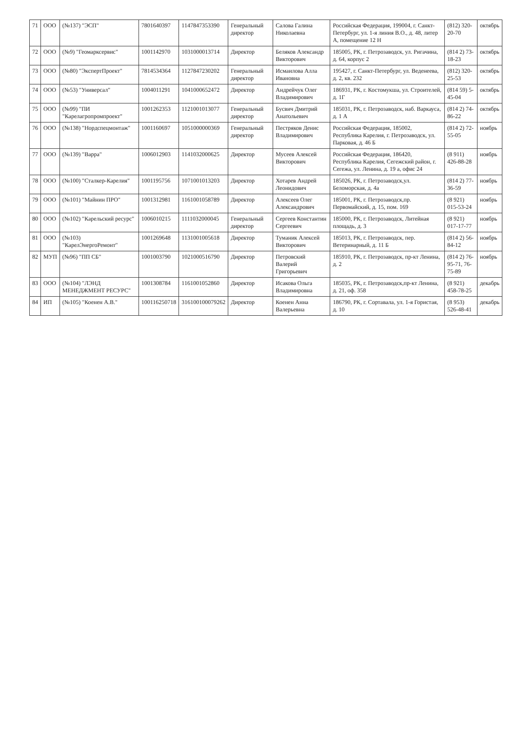| 71 | ООО | (№137) "ЭСП" | 7801640397 | 1147847353390 | Генеральный директор | Салова Галина Николаевна | Российская Федерация, 199004, г. Санкт-Петербург, ул. 1-я линия В.О., д. 48, литер А, помещение 12 Н | (812) 320-20-70 | октябрь |
| 72 | ООО | (№9) "Геомарксервис" | 1001142970 | 1031000013714 | Директор | Беляков Александр Викторович | 185005, РК, г. Петрозаводск, ул. Ригачина, д. 64, корпус 2 | (814 2) 73-18-23 | октябрь |
| 73 | ООО | (№80) "ЭкспертПроект" | 7814534364 | 1127847230202 | Генеральный директор | Исмаилова Алла Ивановна | 195427, г. Санкт-Петербург, ул. Веденеева, д. 2, кв. 232 | (812) 320-25-53 | октябрь |
| 74 | ООО | (№53) "Универсал" | 1004011291 | 1041000652472 | Директор | Андрейчук Олег Владимирович | 186931, РК, г. Костомукша, ул. Строителей, д. 1Г | (814 59) 5-45-04 | октябрь |
| 75 | ООО | (№99) "ПИ "Карелагропромпроект" | 1001262353 | 1121001013077 | Генеральный директор | Бусвич Дмитрий Анатольевич | 185031, РК, г. Петрозаводск, наб. Варкауса, д. 1 А | (814 2) 74-86-22 | октябрь |
| 76 | ООО | (№138) "Нордспецмонтаж" | 1001160697 | 1051000000369 | Генеральный директор | Пестряков Денис Владимирович | Российская Федерация, 185002, Республика Карелия, г. Петрозаводск, ул. Парковая, д. 46 Б | (814 2) 72-55-05 | ноябрь |
| 77 | ООО | (№139) "Варра" | 1006012903 | 1141032000625 | Директор | Мусеев Алексей Викторович | Российская Федерация, 186420, Республика Карелия, Сегежский район, г. Сегежа, ул. Ленина, д. 19 а, офис 24 | (8 911) 426-88-28 | ноябрь |
| 78 | ООО | (№100) "Сталкер-Карелия" | 1001195756 | 1071001013203 | Директор | Хотарев Андрей Леонидович | 185026, РК, г. Петрозаводск,ул. Беломорская, д. 4а | (814 2) 77-36-59 | ноябрь |
| 79 | ООО | (№101) "Майнин ПРО" | 1001312981 | 1161001058789 | Директор | Алексеев Олег Александрович | 185001, РК, г. Петрозаводск,пр. Первомайский, д. 15, пом. 169 | (8 921) 015-53-24 | ноябрь |
| 80 | ООО | (№102) "Карельский ресурс" | 1006010215 | 1111032000045 | Генеральный директор | Сергеев Константин Сергеевич | 185000, РК, г. Петрозаводск, Литейная площадь, д. 3 | (8 921) 017-17-77 | ноябрь |
| 81 | ООО | (№103) "КарелЭнергоРемонт" | 1001269648 | 1131001005618 | Директор | Туманик Алексей Викторович | 185013, РК, г. Петрозаводск, пер. Ветеринарный, д. 11 Б | (814 2) 56-84-12 | ноябрь |
| 82 | МУП | (№96) "ПП СБ" | 1001003790 | 1021000516790 | Директор | Петровский Валерий Григорьевич | 185910, РК, г. Петрозаводск, пр-кт Ленина, д. 2 | (814 2) 76-95-71, 76-75-89 | ноябрь |
| 83 | ООО | (№104) "ЛЭНД МЕНЕДЖМЕНТ РЕСУРС" | 1001308784 | 1161001052860 | Директор | Исакова Ольга Владимировна | 185035, РК, г. Петрозаводск,пр-кт Ленина, д. 21, оф. 358 | (8 921) 458-78-25 | декабрь |
| 84 | ИП | (№105) "Коенен А.В." | 100116250718 | 316100100079262 | Директор | Коенен Анна Валерьевна | 186790, РК, г. Сортавала, ул. 1-я Гористая, д. 10 | (8 953) 526-48-41 | декабрь |